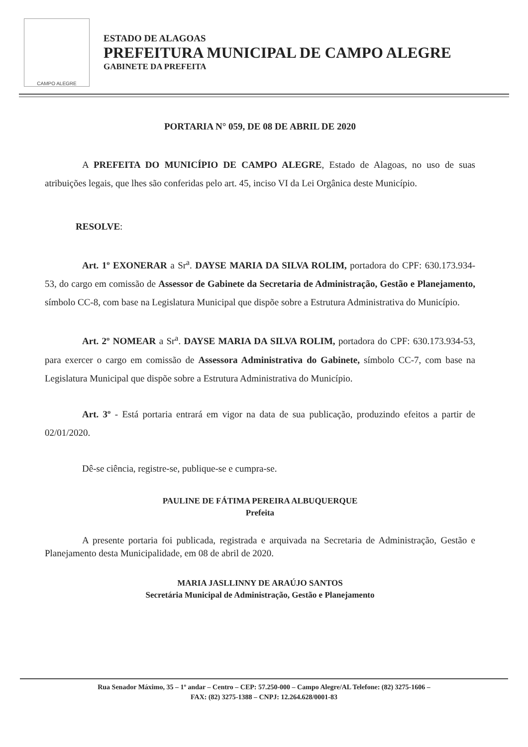CAMPO ALEGRE
ESTADO DE ALAGOAS
PREFEITURA MUNICIPAL DE CAMPO ALEGRE
GABINETE DA PREFEITA
PORTARIA N° 059, DE 08 DE ABRIL DE 2020
A PREFEITA DO MUNICÍPIO DE CAMPO ALEGRE, Estado de Alagoas, no uso de suas atribuições legais, que lhes são conferidas pelo art. 45, inciso VI da Lei Orgânica deste Município.
RESOLVE:
Art. 1º EXONERAR a Sr<sup>a</sup>. DAYSE MARIA DA SILVA ROLIM, portadora do CPF: 630.173.934-53, do cargo em comissão de Assessor de Gabinete da Secretaria de Administração, Gestão e Planejamento, símbolo CC-8, com base na Legislatura Municipal que dispõe sobre a Estrutura Administrativa do Município.
Art. 2º NOMEAR a Sr<sup>a</sup>. DAYSE MARIA DA SILVA ROLIM, portadora do CPF: 630.173.934-53, para exercer o cargo em comissão de Assessora Administrativa do Gabinete, símbolo CC-7, com base na Legislatura Municipal que dispõe sobre a Estrutura Administrativa do Município.
Art. 3º - Está portaria entrará em vigor na data de sua publicação, produzindo efeitos a partir de 02/01/2020.
Dê-se ciência, registre-se, publique-se e cumpra-se.
PAULINE DE FÁTIMA PEREIRA ALBUQUERQUE
Prefeita
A presente portaria foi publicada, registrada e arquivada na Secretaria de Administração, Gestão e Planejamento desta Municipalidade, em 08 de abril de 2020.
MARIA JASLLINNY DE ARAÚJO SANTOS
Secretária Municipal de Administração, Gestão e Planejamento
Rua Senador Máximo, 35 – 1º andar – Centro – CEP: 57.250-000 – Campo Alegre/AL Telefone: (82) 3275-1606 –
FAX: (82) 3275-1388 – CNPJ: 12.264.628/0001-83